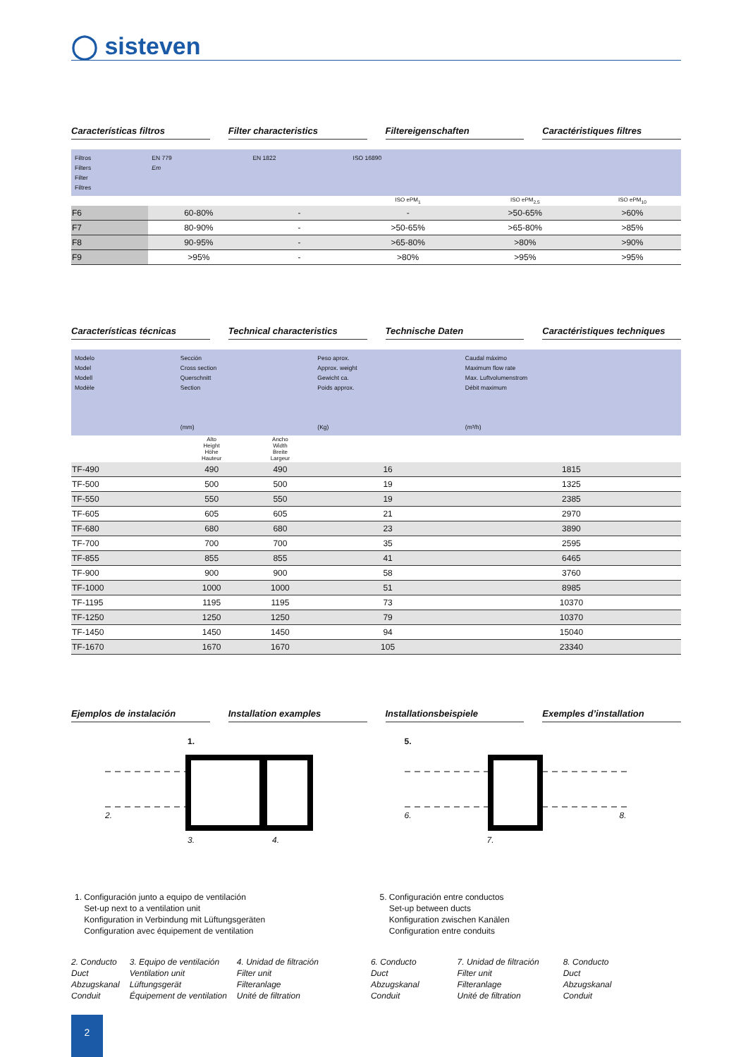◯ sisteven
Características filtros Filter characteristics Filtereigenschaften Caractéristiques filtres
| Filtros Filters Filter Filtres | EN 779 Em | EN 1822 | ISO 16890 | | |
| | | | ISO ePM<sub>1</sub> | ISO ePM<sub>2,5</sub> | ISO ePM<sub>10</sub> |
| F6 | 60-80% | - | - | >50-65% | >60% |
| F7 | 80-90% | - | >50-65% | >65-80% | >85% |
| F8 | 90-95% | - | >65-80% | >80% | >90% |
| F9 | >95% | - | >80% | >95% | >95% |
Características técnicas Technical characteristics Technische Daten Caractéristiques techniques
| Modelo Model Modell Modèle | Sección Cross section Querschnitt Section (mm) | | Peso aprox. Approx. weight Gewicht ca. Poids approx. (Kg) | Caudal máximo Maximum flow rate Max. Luftvolumenstrom Débit maximum (m³/h) |
| | Alto Height Höhe Hauteur | Ancho Width Breite Largeur | | |
| TF-490 | 490 | 490 | 16 | 1815 |
| TF-500 | 500 | 500 | 19 | 1325 |
| TF-550 | 550 | 550 | 19 | 2385 |
| TF-605 | 605 | 605 | 21 | 2970 |
| TF-680 | 680 | 680 | 23 | 3890 |
| TF-700 | 700 | 700 | 35 | 2595 |
| TF-855 | 855 | 855 | 41 | 6465 |
| TF-900 | 900 | 900 | 58 | 3760 |
| TF-1000 | 1000 | 1000 | 51 | 8985 |
| TF-1195 | 1195 | 1195 | 73 | 10370 |
| TF-1250 | 1250 | 1250 | 79 | 10370 |
| TF-1450 | 1450 | 1450 | 94 | 15040 |
| TF-1670 | 1670 | 1670 | 105 | 23340 |
Ejemplos de instalación Installation examples Installationsbeispiele Exemples d’installation
1.
2.
3. 4.
5.
6. 8.
7.
1. Configuración junto a equipo de ventilación
Set-up next to a ventilation unit
Konfiguration in Verbindung mit Lüftungsgeräten
Configuration avec équipement de ventilation
5. Configuración entre conductos
Set-up between ducts
Konfiguration zwischen Kanälen
Configuration entre conduits
2. Conducto
Duct
Abzugskanal
Conduit
3. Equipo de ventilación
Ventilation unit
Lüftungsgerät
Équipement de ventilation
4. Unidad de filtración
Filter unit
Filteranlage
Unité de filtration
6. Conducto
Duct
Abzugskanal
Conduit
7. Unidad de filtración
Filter unit
Filteranlage
Unité de filtration
8. Conducto
Duct
Abzugskanal
Conduit
2